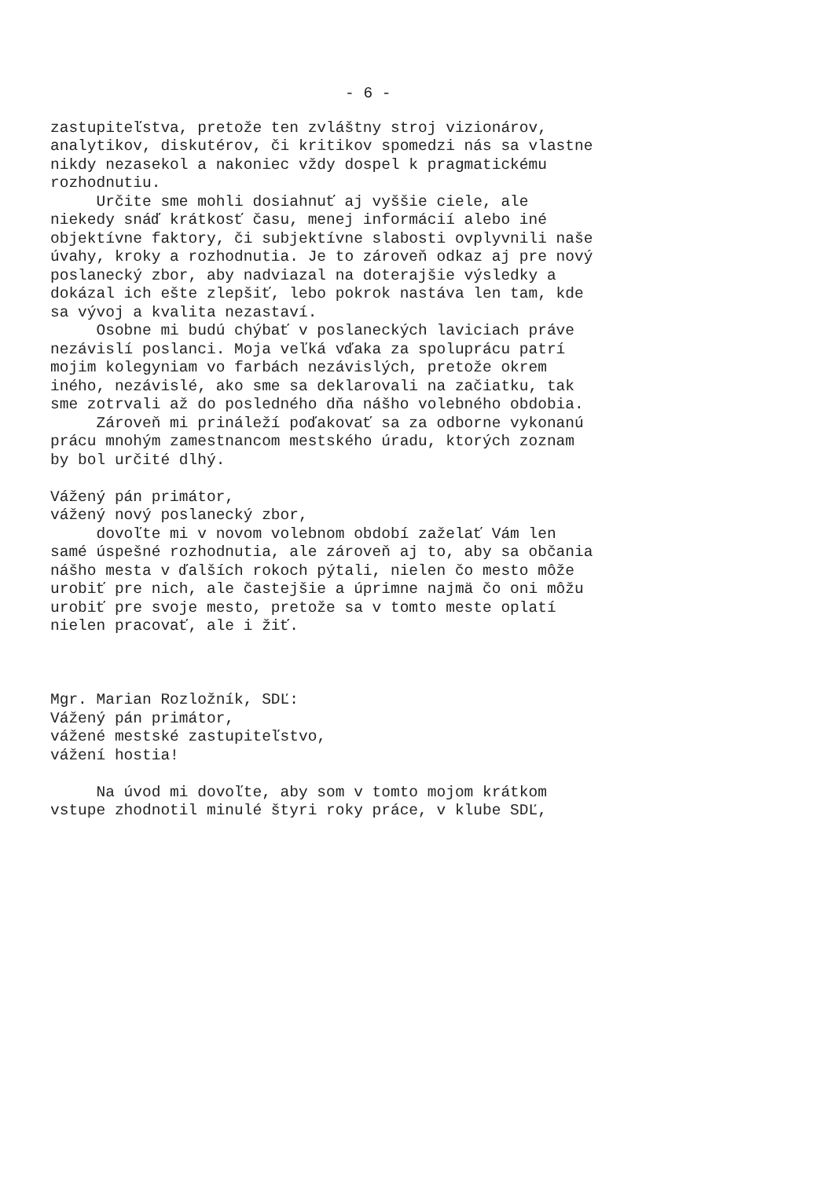- 6 -
zastupiteľstva, pretože ten zvláštny stroj vizionárov, analytikov, diskutérov, či kritikov spomedzi nás sa vlastne nikdy nezasekol a nakoniec vždy dospel k pragmatickému rozhodnutiu. Určite sme mohli dosiahnuť aj vyššie ciele, ale niekedy snáď krátkosť času, menej informácií alebo iné objektívne faktory, či subjektívne slabosti ovplyvnili naše úvahy, kroky a rozhodnutia. Je to zároveň odkaz aj pre nový poslanecký zbor, aby nadviazal na doterajšie výsledky a dokázal ich ešte zlepšiť, lebo pokrok nastáva len tam, kde sa vývoj a kvalita nezastaví. Osobne mi budú chýbať v poslaneckých laviciach práve nezávislí poslanci. Moja veľká vďaka za spoluprácu patrí mojim kolegyniam vo farbách nezávislých, pretože okrem iného, nezávislé, ako sme sa deklarovali na začiatku, tak sme zotrvali až do posledného dňa nášho volebného obdobia. Zároveň mi prináleží poďakovať sa za odborne vykonanú prácu mnohým zamestnancom mestského úradu, ktorých zoznam by bol určité dlhý. Vážený pán primátor, vážený nový poslanecký zbor, dovoľte mi v novom volebnom období zaželať Vám len samé úspešné rozhodnutia, ale zároveň aj to, aby sa občania nášho mesta v ďalších rokoch pýtali, nielen čo mesto môže urobiť pre nich, ale častejšie a úprimne najmä čo oni môžu urobiť pre svoje mesto, pretože sa v tomto meste oplatí nielen pracovať, ale i žiť. Mgr. Marian Rozložník, SDĽ: Vážený pán primátor, vážené mestské zastupiteľstvo, vážení hostia! Na úvod mi dovoľte, aby som v tomto mojom krátkom vstupe zhodnotil minulé štyri roky práce, v klube SDĽ,